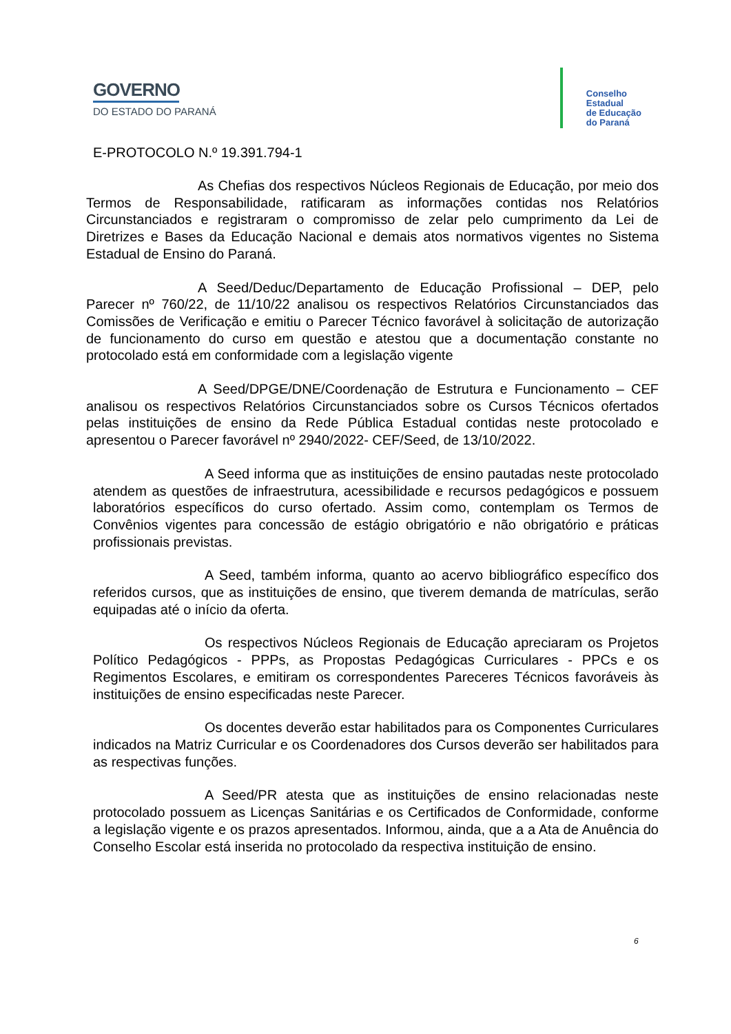GOVERNO
DO ESTADO DO PARANÁ
Conselho
Estadual
de Educação
do Paraná
E-PROTOCOLO N.º 19.391.794-1
As Chefias dos respectivos Núcleos Regionais de Educação, por meio dos Termos de Responsabilidade, ratificaram as informações contidas nos Relatórios Circunstanciados e registraram o compromisso de zelar pelo cumprimento da Lei de Diretrizes e Bases da Educação Nacional e demais atos normativos vigentes no Sistema Estadual de Ensino do Paraná.
A Seed/Deduc/Departamento de Educação Profissional – DEP, pelo Parecer nº 760/22, de 11/10/22 analisou os respectivos Relatórios Circunstanciados das Comissões de Verificação e emitiu o Parecer Técnico favorável à solicitação de autorização de funcionamento do curso em questão e atestou que a documentação constante no protocolado está em conformidade com a legislação vigente
A Seed/DPGE/DNE/Coordenação de Estrutura e Funcionamento – CEF analisou os respectivos Relatórios Circunstanciados sobre os Cursos Técnicos ofertados pelas instituições de ensino da Rede Pública Estadual contidas neste protocolado e apresentou o Parecer favorável nº 2940/2022- CEF/Seed, de 13/10/2022.
A Seed informa que as instituições de ensino pautadas neste protocolado atendem as questões de infraestrutura, acessibilidade e recursos pedagógicos e possuem laboratórios específicos do curso ofertado. Assim como, contemplam os Termos de Convênios vigentes para concessão de estágio obrigatório e não obrigatório e práticas profissionais previstas.
A Seed, também informa, quanto ao acervo bibliográfico específico dos referidos cursos, que as instituições de ensino, que tiverem demanda de matrículas, serão equipadas até o início da oferta.
Os respectivos Núcleos Regionais de Educação apreciaram os Projetos Político Pedagógicos - PPPs, as Propostas Pedagógicas Curriculares - PPCs e os Regimentos Escolares, e emitiram os correspondentes Pareceres Técnicos favoráveis às instituições de ensino especificadas neste Parecer.
Os docentes deverão estar habilitados para os Componentes Curriculares indicados na Matriz Curricular e os Coordenadores dos Cursos deverão ser habilitados para as respectivas funções.
A Seed/PR atesta que as instituições de ensino relacionadas neste protocolado possuem as Licenças Sanitárias e os Certificados de Conformidade, conforme a legislação vigente e os prazos apresentados. Informou, ainda, que a a Ata de Anuência do Conselho Escolar está inserida no protocolado da respectiva instituição de ensino.
6